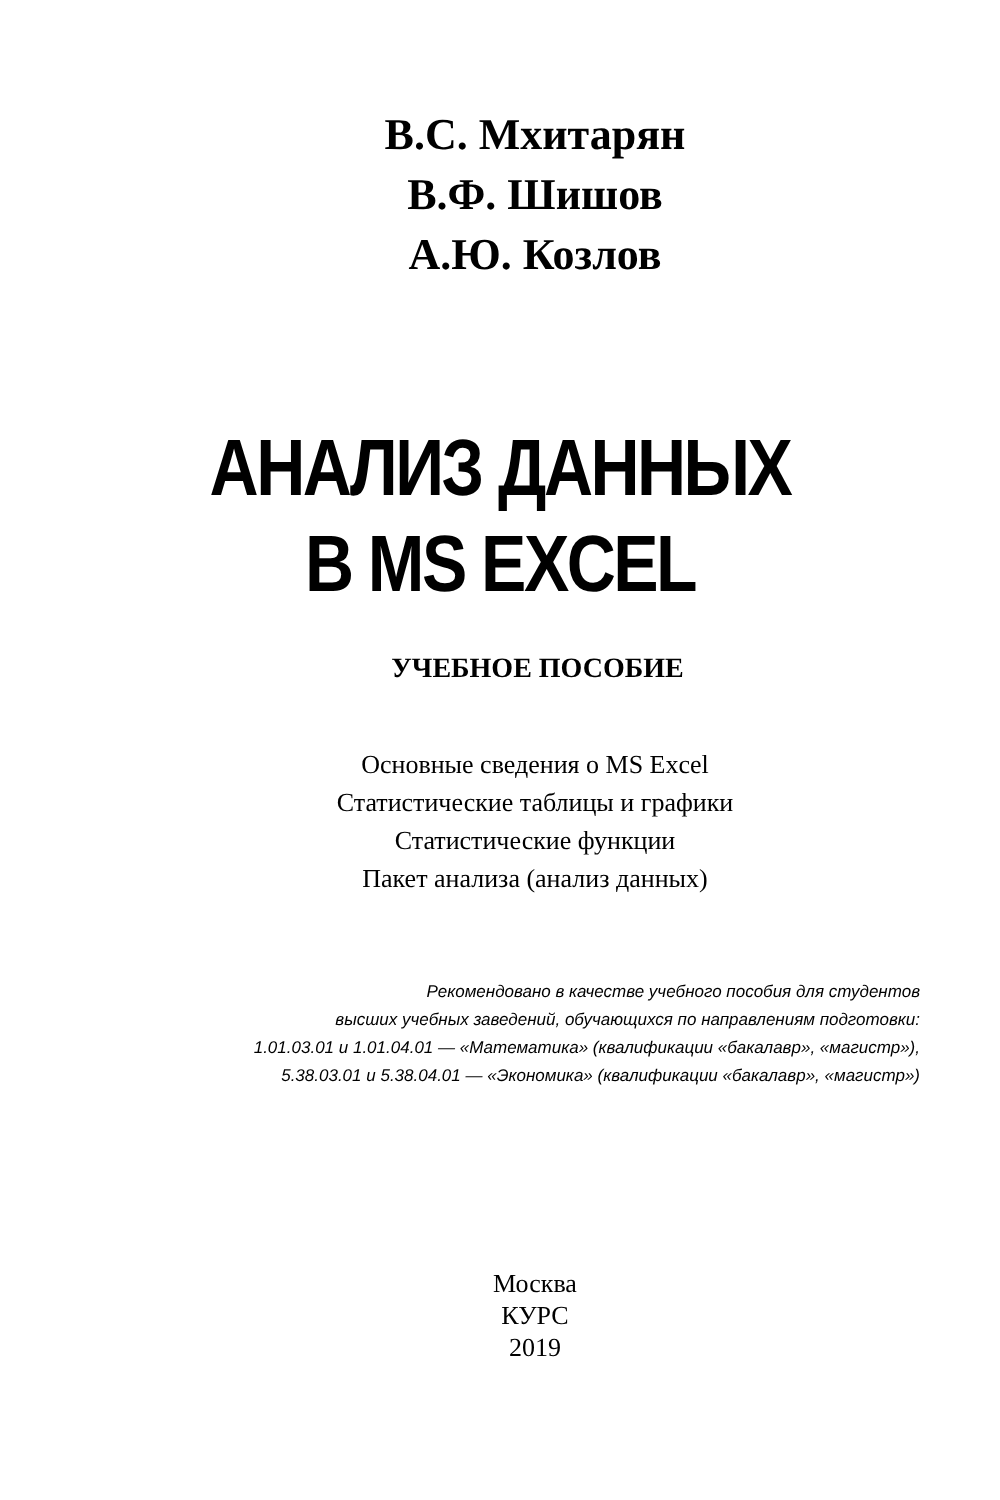В.С. Мхитарян
В.Ф. Шишов
А.Ю. Козлов
АНАЛИЗ ДАННЫХ
В MS EXCEL
УЧЕБНОЕ ПОСОБИЕ
Основные сведения о MS Excel
Статистические таблицы и графики
Статистические функции
Пакет анализа (анализ данных)
Рекомендовано в качестве учебного пособия для студентов
высших учебных заведений, обучающихся по направлениям подготовки:
1.01.03.01 и 1.01.04.01 — «Математика» (квалификации «бакалавр», «магистр»),
5.38.03.01 и 5.38.04.01 — «Экономика» (квалификации «бакалавр», «магистр»)
Москва
КУРС
2019